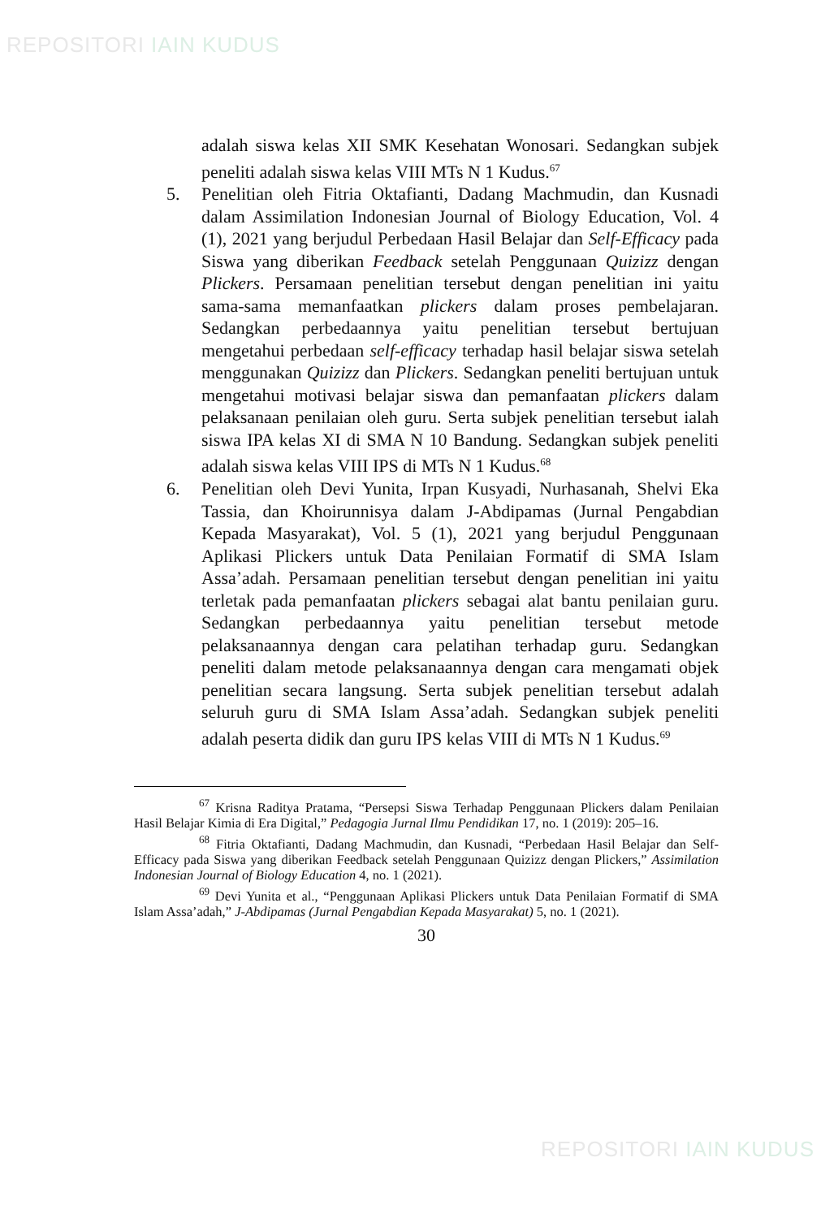REPOSITORI IAIN KUDUS
adalah siswa kelas XII SMK Kesehatan Wonosari. Sedangkan subjek peneliti adalah siswa kelas VIII MTs N 1 Kudus.<sup>67</sup>
5. Penelitian oleh Fitria Oktafianti, Dadang Machmudin, dan Kusnadi dalam Assimilation Indonesian Journal of Biology Education, Vol. 4 (1), 2021 yang berjudul Perbedaan Hasil Belajar dan Self-Efficacy pada Siswa yang diberikan Feedback setelah Penggunaan Quizizz dengan Plickers. Persamaan penelitian tersebut dengan penelitian ini yaitu sama-sama memanfaatkan plickers dalam proses pembelajaran. Sedangkan perbedaannya yaitu penelitian tersebut bertujuan mengetahui perbedaan self-efficacy terhadap hasil belajar siswa setelah menggunakan Quizizz dan Plickers. Sedangkan peneliti bertujuan untuk mengetahui motivasi belajar siswa dan pemanfaatan plickers dalam pelaksanaan penilaian oleh guru. Serta subjek penelitian tersebut ialah siswa IPA kelas XI di SMA N 10 Bandung. Sedangkan subjek peneliti adalah siswa kelas VIII IPS di MTs N 1 Kudus.<sup>68</sup>
6. Penelitian oleh Devi Yunita, Irpan Kusyadi, Nurhasanah, Shelvi Eka Tassia, dan Khoirunnisya dalam J-Abdipamas (Jurnal Pengabdian Kepada Masyarakat), Vol. 5 (1), 2021 yang berjudul Penggunaan Aplikasi Plickers untuk Data Penilaian Formatif di SMA Islam Assa’adah. Persamaan penelitian tersebut dengan penelitian ini yaitu terletak pada pemanfaatan plickers sebagai alat bantu penilaian guru. Sedangkan perbedaannya yaitu penelitian tersebut metode pelaksanaannya dengan cara pelatihan terhadap guru. Sedangkan peneliti dalam metode pelaksanaannya dengan cara mengamati objek penelitian secara langsung. Serta subjek penelitian tersebut adalah seluruh guru di SMA Islam Assa’adah. Sedangkan subjek peneliti adalah peserta didik dan guru IPS kelas VIII di MTs N 1 Kudus.<sup>69</sup>
<sup>67</sup> Krisna Raditya Pratama, “Persepsi Siswa Terhadap Penggunaan Plickers dalam Penilaian Hasil Belajar Kimia di Era Digital,” Pedagogia Jurnal Ilmu Pendidikan 17, no. 1 (2019): 205–16.
<sup>68</sup> Fitria Oktafianti, Dadang Machmudin, dan Kusnadi, “Perbedaan Hasil Belajar dan Self-Efficacy pada Siswa yang diberikan Feedback setelah Penggunaan Quizizz dengan Plickers,” Assimilation Indonesian Journal of Biology Education 4, no. 1 (2021).
<sup>69</sup> Devi Yunita et al., “Penggunaan Aplikasi Plickers untuk Data Penilaian Formatif di SMA Islam Assa’adah,” J-Abdipamas (Jurnal Pengabdian Kepada Masyarakat) 5, no. 1 (2021).
30
REPOSITORI IAIN KUDUS